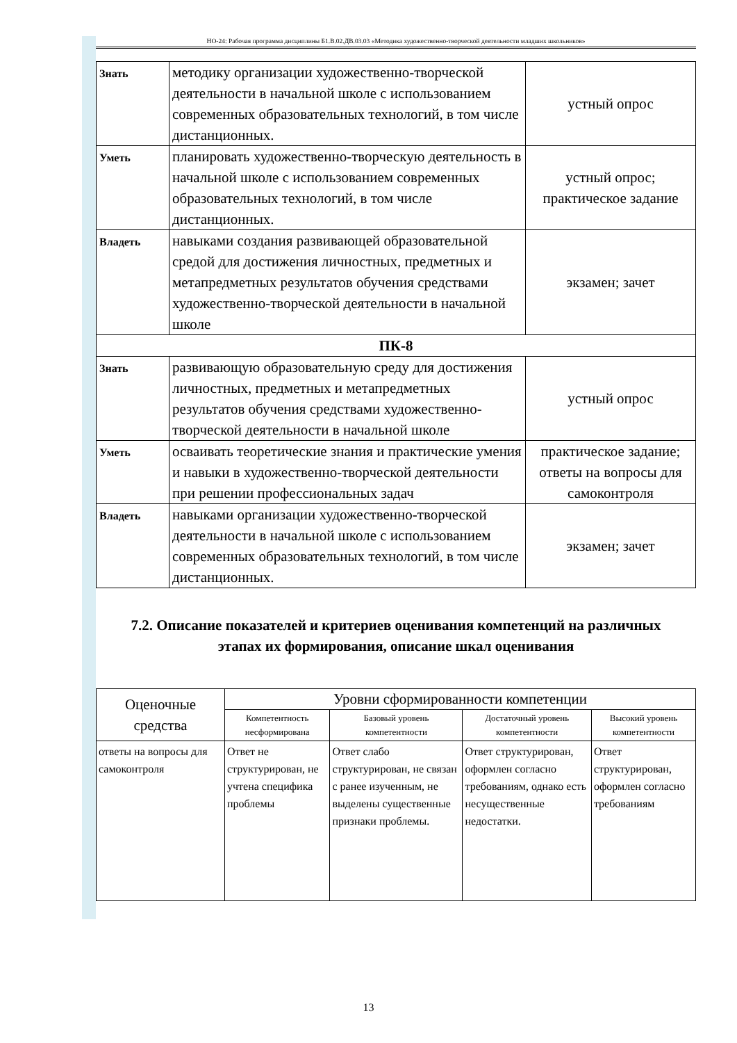НО-24: Рабочая программа дисциплины Б1.В.02.ДВ.03.03 «Методика художественно-творческой деятельности младших школьников»
| Знать | методику организации художественно-творческой деятельности в начальной школе с использованием современных образовательных технологий, в том числе дистанционных. | устный опрос |
| Уметь | планировать художественно-творческую деятельность в начальной школе с использованием современных образовательных технологий, в том числе дистанционных. | устный опрос; практическое задание |
| Владеть | навыками создания развивающей образовательной средой для достижения личностных, предметных и метапредметных результатов обучения средствами художественно-творческой деятельности в начальной школе | экзамен; зачет |
| ПК-8 | | |
| Знать | развивающую образовательную среду для достижения личностных, предметных и метапредметных результатов обучения средствами художественно-творческой деятельности в начальной школе | устный опрос |
| Уметь | осваивать теоретические знания и практические умения и навыки в художественно-творческой деятельности при решении профессиональных задач | практическое задание; ответы на вопросы для самоконтроля |
| Владеть | навыками организации художественно-творческой деятельности в начальной школе с использованием современных образовательных технологий, в том числе дистанционных. | экзамен; зачет |
7.2. Описание показателей и критериев оценивания компетенций на различных этапах их формирования, описание шкал оценивания
| Оценочные средства | Уровни сформированности компетенции | | | |
| --- | --- | --- | --- | --- |
| | Компетентность несформирована | Базовый уровень компетентности | Достаточный уровень компетентности | Высокий уровень компетентности |
| ответы на вопросы для самоконтроля | Ответ не структурирован, не учтена специфика проблемы | Ответ слабо структурирован, не связан с ранее изученным, не выделены существенные признаки проблемы. | Ответ структурирован, оформлен согласно требованиям, однако есть несущественные недостатки. | Ответ структурирован, оформлен согласно требованиям |
13